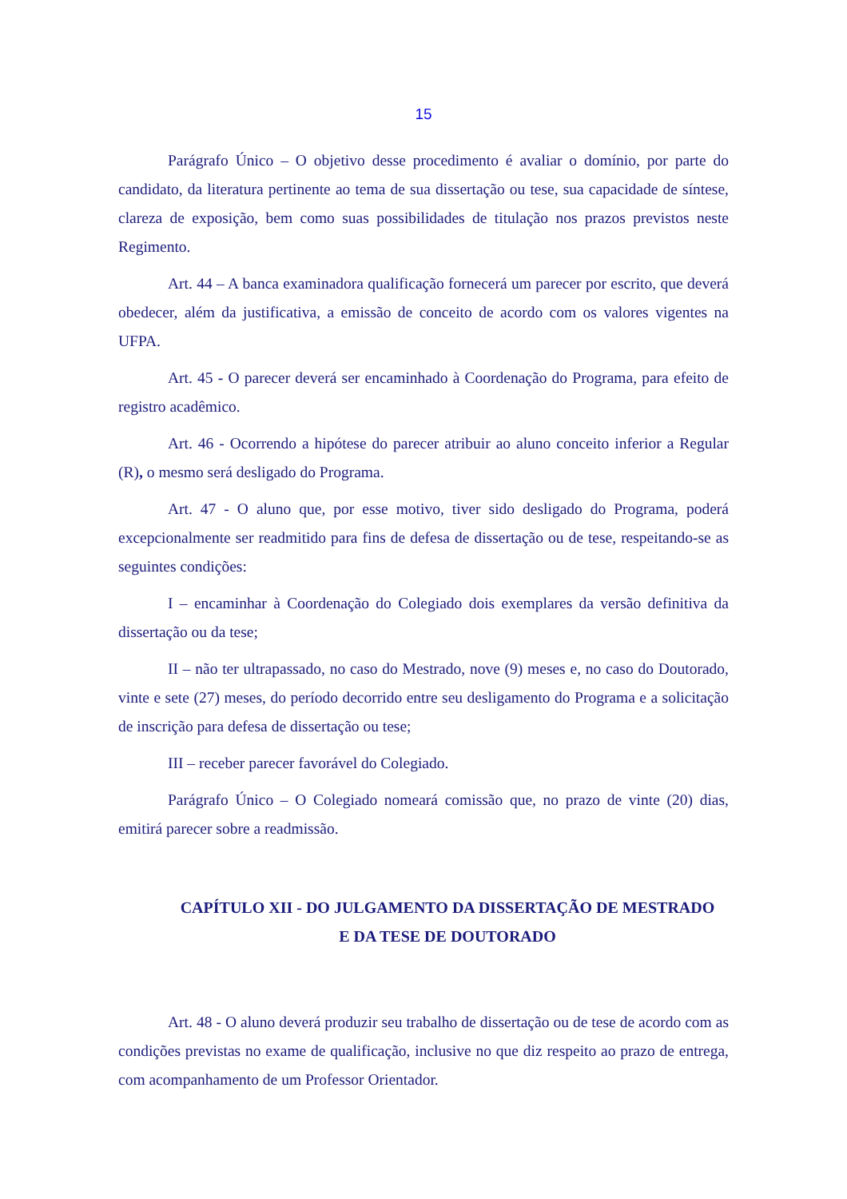15
Parágrafo Único – O objetivo desse procedimento é avaliar o domínio, por parte do candidato, da literatura pertinente ao tema de sua dissertação ou tese, sua capacidade de síntese, clareza de exposição, bem como suas possibilidades de titulação nos prazos previstos neste Regimento.
Art. 44 – A banca examinadora qualificação fornecerá um parecer por escrito, que deverá obedecer, além da justificativa, a emissão de conceito de acordo com os valores vigentes na UFPA.
Art. 45 - O parecer deverá ser encaminhado à Coordenação do Programa, para efeito de registro acadêmico.
Art. 46 - Ocorrendo a hipótese do parecer atribuir ao aluno conceito inferior a Regular (R), o mesmo será desligado do Programa.
Art. 47 - O aluno que, por esse motivo, tiver sido desligado do Programa, poderá excepcionalmente ser readmitido para fins de defesa de dissertação ou de tese, respeitando-se as seguintes condições:
I – encaminhar à Coordenação do Colegiado dois exemplares da versão definitiva da dissertação ou da tese;
II – não ter ultrapassado, no caso do Mestrado, nove (9) meses e, no caso do Doutorado, vinte e sete (27) meses, do período decorrido entre seu desligamento do Programa e a solicitação de inscrição para defesa de dissertação ou tese;
III – receber parecer favorável do Colegiado.
Parágrafo Único – O Colegiado nomeará comissão que, no prazo de vinte (20) dias, emitirá parecer sobre a readmissão.
CAPÍTULO XII - DO JULGAMENTO DA DISSERTAÇÃO DE MESTRADO
E DA TESE DE DOUTORADO
Art. 48 - O aluno deverá produzir seu trabalho de dissertação ou de tese de acordo com as condições previstas no exame de qualificação, inclusive no que diz respeito ao prazo de entrega, com acompanhamento de um Professor Orientador.